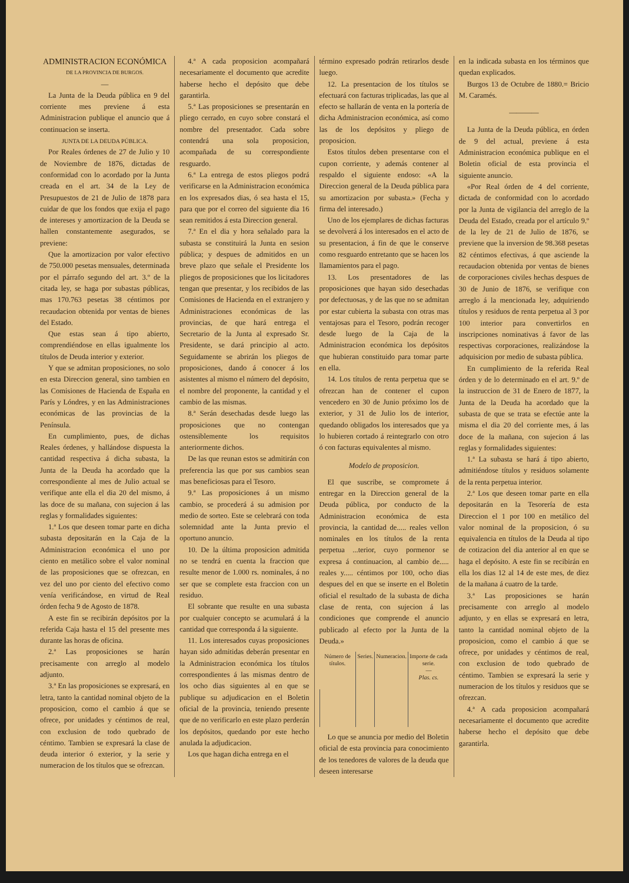ADMINISTRACION ECONÓMICA
DE LA PROVINCIA DE BURGOS.
—
La Junta de la Deuda pública en 9 del corriente mes previene á esta Administracion publique el anuncio que á continuacion se inserta.
JUNTA DE LA DEUDA PÚBLICA.
Por Reales órdenes de 27 de Julio y 10 de Noviembre de 1876, dictadas de conformidad con lo acordado por la Junta creada en el art. 34 de la Ley de Presupuestos de 21 de Julio de 1878 para cuidar de que los fondos que exija el pago de intereses y amortizacion de la Deuda se hallen constantemente asegurados, se previene:
Que la amortizacion por valor efectivo de 750.000 pesetas mensuales, determinada por el párrafo segundo del art. 3.º de la citada ley, se haga por subastas públicas, mas 170.763 pesetas 38 céntimos por recaudacion obtenida por ventas de bienes del Estado.
Que estas sean á tipo abierto, comprendiéndose en ellas igualmente los títulos de Deuda interior y exterior.
Y que se admitan proposiciones, no solo en esta Direccion general, sino tambien en las Comisiones de Hacienda de España en París y Lóndres, y en las Administraciones económicas de las provincias de la Península.
En cumplimiento, pues, de dichas Reales órdenes, y hallándose dispuesta la cantidad respectiva á dicha subasta, la Junta de la Deuda ha acordado que la correspondiente al mes de Julio actual se verifique ante ella el dia 20 del mismo, á las doce de su mañana, con sujecion á las reglas y formalidades siguientes:
1.ª Los que deseen tomar parte en dicha subasta depositarán en la Caja de la Administracion económica el uno por ciento en metálico sobre el valor nominal de las proposiciones que se ofrezcan, en vez del uno por ciento del efectivo como venía verificándose, en virtud de Real órden fecha 9 de Agosto de 1878.
A este fin se recibirán depósitos por la referida Caja hasta el 15 del presente mes durante las horas de oficina.
2.ª Las proposiciones se harán precisamente con arreglo al modelo adjunto.
3.ª En las proposiciones se expresará, en letra, tanto la cantidad nominal objeto de la proposicion, como el cambio á que se ofrece, por unidades y céntimos de real, con exclusion de todo quebrado de céntimo. Tambien se expresará la clase de deuda interior ó exterior, y la serie y numeracion de los títulos que se ofrezcan.
4.ª A cada proposicion acompañará necesariamente el documento que acredite haberse hecho el depósito que debe garantirla.
5.ª Las proposiciones se presentarán en pliego cerrado, en cuyo sobre constará el nombre del presentador. Cada sobre contendrá una sola proposicion, acompañada de su correspondiente resguardo.
6.ª La entrega de estos pliegos podrá verificarse en la Administracion económica en los expresados dias, ó sea hasta el 15, para que por el correo del siguiente dia 16 sean remitidos á esta Direccion general.
7.ª En el dia y hora señalado para la subasta se constituirá la Junta en sesion pública; y despues de admitidos en un breve plazo que señale el Presidente los pliegos de proposiciones que los licitadores tengan que presentar, y los recibidos de las Comisiones de Hacienda en el extranjero y Administraciones económicas de las provincias, de que hará entrega el Secretario de la Junta al expresado Sr. Presidente, se dará principio al acto. Seguidamente se abrirán los pliegos de proposiciones, dando á conocer á los asistentes al mismo el número del depósito, el nombre del proponente, la cantidad y el cambio de las mismas.
8.ª Serán desechadas desde luego las proposiciones que no contengan ostensiblemente los requisitos anteriormente dichos.
De las que reunan estos se admitirán con preferencia las que por sus cambios sean mas beneficiosas para el Tesoro.
9.ª Las proposiciones á un mismo cambio, se procederá á su admision por medio de sorteo. Este se celebrará con toda solemnidad ante la Junta previo el oportuno anuncio.
10. De la última proposicion admitida no se tendrá en cuenta la fraccion que resulte menor de 1.000 rs. nominales, á no ser que se complete esta fraccion con un residuo.
El sobrante que resulte en una subasta por cualquier concepto se acumulará á la cantidad que corresponda á la siguiente.
11. Los interesados cuyas proposiciones hayan sido admitidas deberán presentar en la Administracion económica los títulos correspondientes á las mismas dentro de los ocho dias siguientes al en que se publique su adjudicacion en el Boletin oficial de la provincia, teniendo presente que de no verificarlo en este plazo perderán los depósitos, quedando por este hecho anulada la adjudicacion.
Los que hagan dicha entrega en el
término expresado podrán retirarlos desde luego.
12. La presentacion de los títulos se efectuará con facturas triplicadas, las que al efecto se hallarán de venta en la portería de dicha Administracion económica, así como las de los depósitos y pliego de proposicion.
Estos títulos deben presentarse con el cupon corriente, y además contener al respaldo el siguiente endoso: «A la Direccion general de la Deuda pública para su amortizacion por subasta.» (Fecha y firma del interesado.)
Uno de los ejemplares de dichas facturas se devolverá á los interesados en el acto de su presentacion, á fin de que le conserve como resguardo entretanto que se hacen los llamamientos para el pago.
13. Los presentadores de las proposiciones que hayan sido desechadas por defectuosas, y de las que no se admitan por estar cubierta la subasta con otras mas ventajosas para el Tesoro, podrán recoger desde luego de la Caja de la Administracion económica los depósitos que hubieran constituido para tomar parte en ella.
14. Los títulos de renta perpetua que se ofrezcan han de contener el cupon vencedero en 30 de Junio próximo los de exterior, y 31 de Julio los de interior, quedando obligados los interesados que ya lo hubieren cortado á reintegrarlo con otro ó con facturas equivalentes al mismo.
Modelo de proposicion.
El que suscribe, se compromete á entregar en la Direccion general de la Deuda pública, por conducto de la Administracion económica de esta provincia, la cantidad de..... reales vellon nominales en los títulos de la renta perpetua ...terior, cuyo pormenor se expresa á continuacion, al cambio de..... reales y..... céntimos por 100, ocho dias despues del en que se inserte en el Boletin oficial el resultado de la subasta de dicha clase de renta, con sujecion á las condiciones que comprende el anuncio publicado al efecto por la Junta de la Deuda.»
| Número de títulos. | Series. | Numeracion. | Importe de cada serie. — Plas. cs. |
| --- | --- | --- | --- |
Lo que se anuncia por medio del Boletin oficial de esta provincia para conocimiento de los tenedores de valores de la deuda que deseen interesarse
en la indicada subasta en los términos que quedan explicados.
Burgos 13 de Octubre de 1880.= Bricio M. Caramés.
————
La Junta de la Deuda pública, en órden de 9 del actual, previene á esta Administracion económica publique en el Boletin oficial de esta provincia el siguiente anuncio.
«Por Real órden de 4 del corriente, dictada de conformidad con lo acordado por la Junta de vigilancia del arreglo de la Deuda del Estado, creada por el artículo 9.º de la ley de 21 de Julio de 1876, se previene que la inversion de 98.368 pesetas 82 céntimos efectivas, á que asciende la recaudacion obtenida por ventas de bienes de corporaciones civiles hechas despues de 30 de Junio de 1876, se verifique con arreglo á la mencionada ley, adquiriendo títulos y residuos de renta perpetua al 3 por 100 interior para convertirlos en inscripciones nominativas á favor de las respectivas corporaciones, realizándose la adquisicion por medio de subasta pública.
En cumplimiento de la referida Real órden y de lo determinado en el art. 9.º de la instruccion de 31 de Enero de 1877, la Junta de la Deuda ha acordado que la subasta de que se trata se efectúe ante la misma el dia 20 del corriente mes, á las doce de la mañana, con sujecion á las reglas y formalidades siguientes:
1.ª La subasta se hará á tipo abierto, admitiéndose títulos y residuos solamente de la renta perpetua interior.
2.ª Los que deseen tomar parte en ella depositarán en la Tesorería de esta Direccion el 1 por 100 en metálico del valor nominal de la proposicion, ó su equivalencia en títulos de la Deuda al tipo de cotizacion del dia anterior al en que se haga el depósito. A este fin se recibirán en ella los dias 12 al 14 de este mes, de diez de la mañana á cuatro de la tarde.
3.ª Las proposiciones se harán precisamente con arreglo al modelo adjunto, y en ellas se expresará en letra, tanto la cantidad nominal objeto de la proposicion, como el cambio á que se ofrece, por unidades y céntimos de real, con exclusion de todo quebrado de céntimo. Tambien se expresará la serie y numeracion de los títulos y residuos que se ofrezcan.
4.ª A cada proposicion acompañará necesariamente el documento que acredite haberse hecho el depósito que debe garantirla.